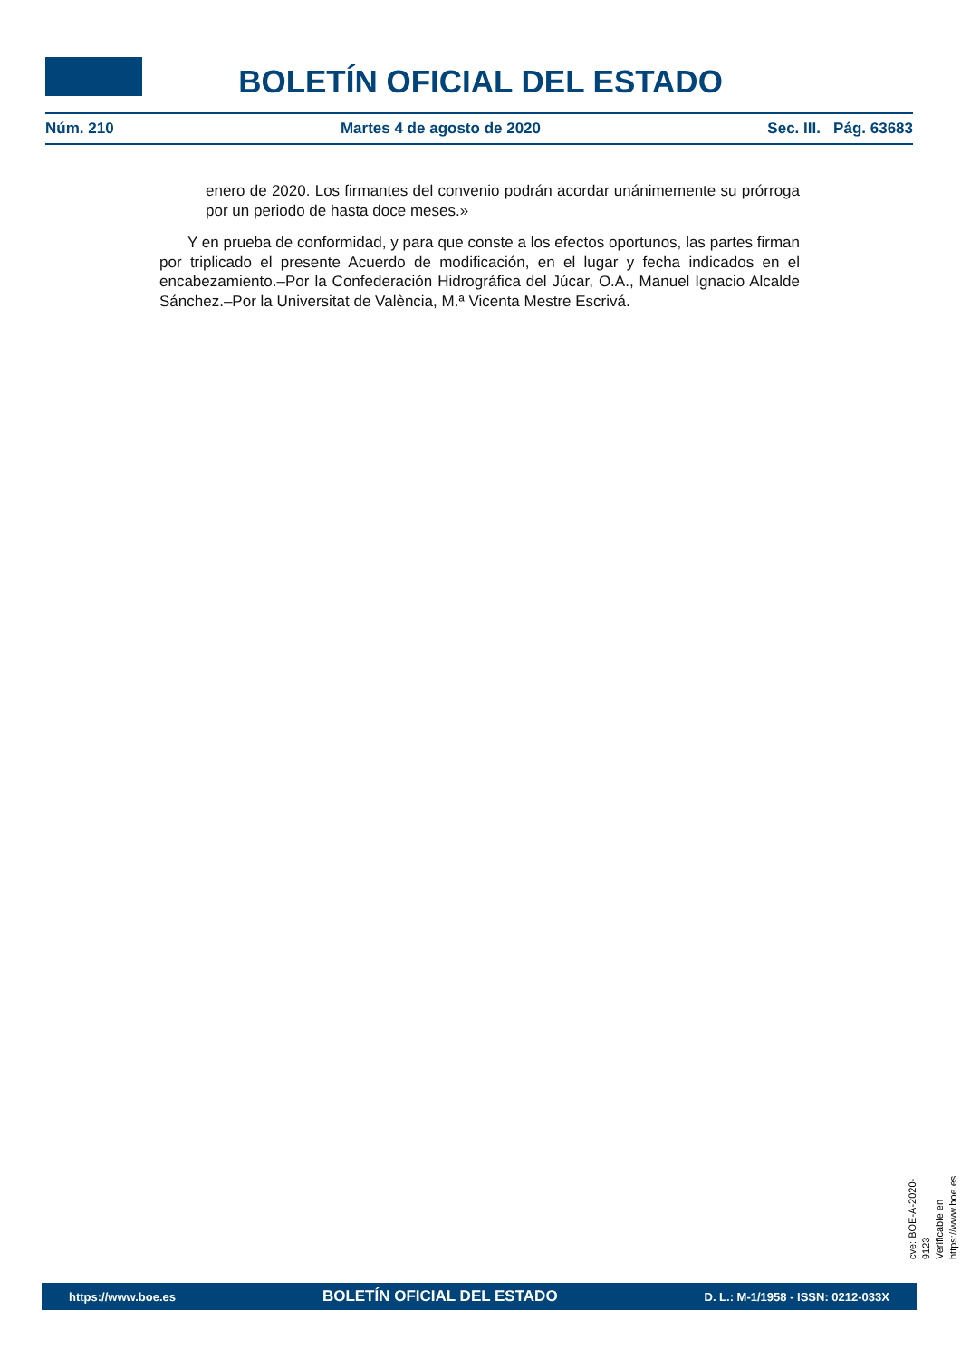BOLETÍN OFICIAL DEL ESTADO
Núm. 210 Martes 4 de agosto de 2020 Sec. III. Pág. 63683
enero de 2020. Los firmantes del convenio podrán acordar unánimemente su prórroga por un periodo de hasta doce meses.»
Y en prueba de conformidad, y para que conste a los efectos oportunos, las partes firman por triplicado el presente Acuerdo de modificación, en el lugar y fecha indicados en el encabezamiento.–Por la Confederación Hidrográfica del Júcar, O.A., Manuel Ignacio Alcalde Sánchez.–Por la Universitat de València, M.ª Vicenta Mestre Escrivá.
cve: BOE-A-2020-9123
Verificable en https://www.boe.es
https://www.boe.es BOLETÍN OFICIAL DEL ESTADO D. L.: M-1/1958 - ISSN: 0212-033X